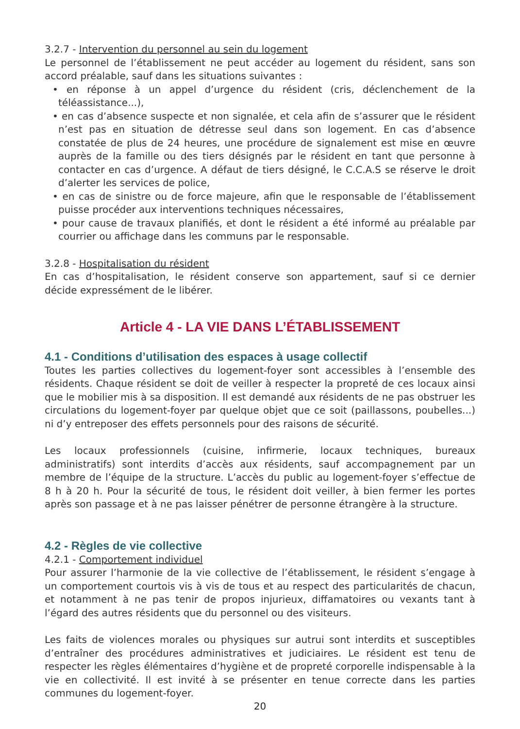3.2.7 - Intervention du personnel au sein du logement
Le personnel de l’établissement ne peut accéder au logement du résident, sans son accord préalable, sauf dans les situations suivantes :
• en réponse à un appel d’urgence du résident (cris, déclenchement de la téléassistance...),
• en cas d’absence suspecte et non signalée, et cela afin de s’assurer que le résident n’est pas en situation de détresse seul dans son logement. En cas d’absence constatée de plus de 24 heures, une procédure de signalement est mise en œuvre auprès de la famille ou des tiers désignés par le résident en tant que personne à contacter en cas d’urgence. A défaut de tiers désigné, le C.C.A.S se réserve le droit d’alerter les services de police,
• en cas de sinistre ou de force majeure, afin que le responsable de l’établissement puisse procéder aux interventions techniques nécessaires,
• pour cause de travaux planifiés, et dont le résident a été informé au préalable par courrier ou affichage dans les communs par le responsable.
3.2.8 - Hospitalisation du résident
En cas d’hospitalisation, le résident conserve son appartement, sauf si ce dernier décide expressément de le libérer.
Article 4 - LA VIE DANS L’ÉTABLISSEMENT
4.1 - Conditions d’utilisation des espaces à usage collectif
Toutes les parties collectives du logement-foyer sont accessibles à l’ensemble des résidents. Chaque résident se doit de veiller à respecter la propreté de ces locaux ainsi que le mobilier mis à sa disposition. Il est demandé aux résidents de ne pas obstruer les circulations du logement-foyer par quelque objet que ce soit (paillassons, poubelles...) ni d’y entreposer des effets personnels pour des raisons de sécurité.
Les locaux professionnels (cuisine, infirmerie, locaux techniques, bureaux administratifs) sont interdits d’accès aux résidents, sauf accompagnement par un membre de l’équipe de la structure. L’accès du public au logement-foyer s’effectue de 8 h à 20 h. Pour la sécurité de tous, le résident doit veiller, à bien fermer les portes après son passage et à ne pas laisser pénétrer de personne étrangère à la structure.
4.2 - Règles de vie collective
4.2.1 - Comportement individuel
Pour assurer l’harmonie de la vie collective de l’établissement, le résident s’engage à un comportement courtois vis à vis de tous et au respect des particularités de chacun, et notamment à ne pas tenir de propos injurieux, diffamatoires ou vexants tant à l’égard des autres résidents que du personnel ou des visiteurs.
Les faits de violences morales ou physiques sur autrui sont interdits et susceptibles d’entraîner des procédures administratives et judiciaires. Le résident est tenu de respecter les règles élémentaires d’hygiène et de propreté corporelle indispensable à la vie en collectivité. Il est invité à se présenter en tenue correcte dans les parties communes du logement-foyer.
20